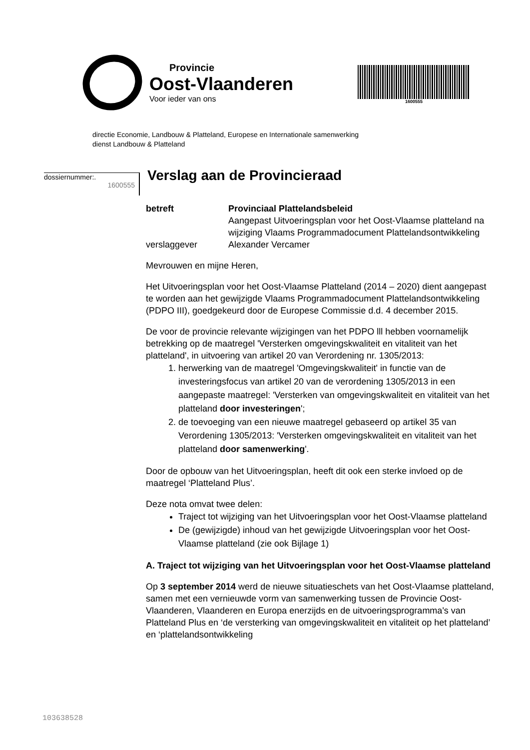Provincie
Oost-Vlaanderen
Voor ieder van ons
1600555
directie Economie, Landbouw & Platteland, Europese en Internationale samenwerking
dienst Landbouw & Platteland
dossiernummer:.
1600555
Verslag aan de Provincieraad
| betreft | Provinciaal Plattelandsbeleid Aangepast Uitvoeringsplan voor het Oost-Vlaamse platteland na wijziging Vlaams Programmadocument Plattelandsontwikkeling |
| verslaggever | Alexander Vercamer |
Mevrouwen en mijne Heren,
Het Uitvoeringsplan voor het Oost-Vlaamse Platteland (2014 – 2020) dient aangepast te worden aan het gewijzigde Vlaams Programmadocument Plattelandsontwikkeling (PDPO III), goedgekeurd door de Europese Commissie d.d. 4 december 2015.
De voor de provincie relevante wijzigingen van het PDPO lll hebben voornamelijk betrekking op de maatregel 'Versterken omgevingskwaliteit en vitaliteit van het platteland', in uitvoering van artikel 20 van Verordening nr. 1305/2013:
1. herwerking van de maatregel 'Omgevingskwaliteit' in functie van de investeringsfocus van artikel 20 van de verordening 1305/2013 in een aangepaste maatregel: 'Versterken van omgevingskwaliteit en vitaliteit van het platteland door investeringen';
2. de toevoeging van een nieuwe maatregel gebaseerd op artikel 35 van Verordening 1305/2013: 'Versterken omgevingskwaliteit en vitaliteit van het platteland door samenwerking'.
Door de opbouw van het Uitvoeringsplan, heeft dit ook een sterke invloed op de maatregel ‘Platteland Plus’.
Deze nota omvat twee delen:
Traject tot wijziging van het Uitvoeringsplan voor het Oost-Vlaamse platteland
De (gewijzigde) inhoud van het gewijzigde Uitvoeringsplan voor het Oost-Vlaamse platteland (zie ook Bijlage 1)
A. Traject tot wijziging van het Uitvoeringsplan voor het Oost-Vlaamse platteland
Op 3 september 2014 werd de nieuwe situatieschets van het Oost-Vlaamse platteland, samen met een vernieuwde vorm van samenwerking tussen de Provincie Oost-Vlaanderen, Vlaanderen en Europa enerzijds en de uitvoeringsprogramma's van Platteland Plus en ‘de versterking van omgevingskwaliteit en vitaliteit op het platteland’ en ‘plattelandsontwikkeling
103638528